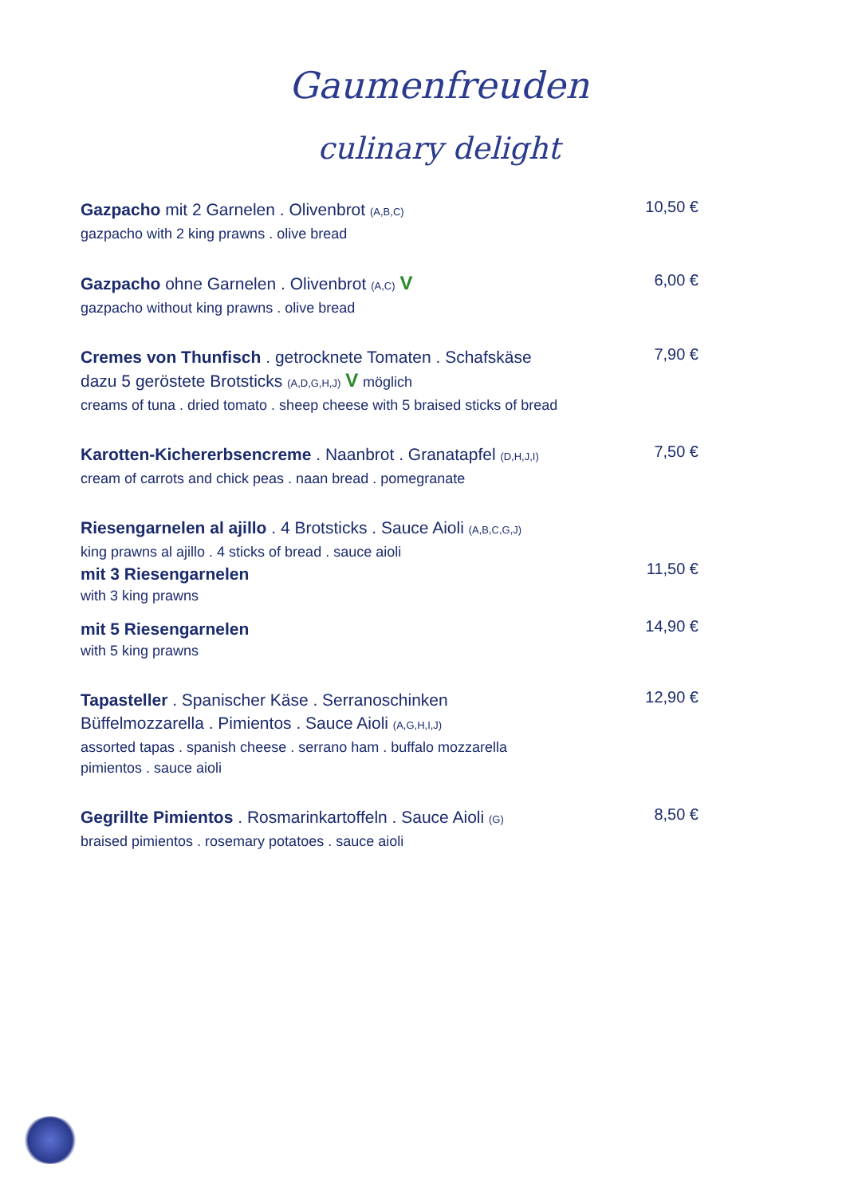Gaumenfreuden
culinary delight
Gazpacho mit 2 Garnelen . Olivenbrot (A,B,C)
gazpacho with 2 king prawns . olive bread
10,50 €
Gazpacho ohne Garnelen . Olivenbrot (A,C) V
gazpacho without king prawns . olive bread
6,00 €
Cremes von Thunfisch . getrocknete Tomaten . Schafskäse
dazu 5 geröstete Brotsticks (A,D,G,H,J) V möglich
creams of tuna . dried tomato . sheep cheese with 5 braised sticks of bread
7,90 €
Karotten-Kichererbsencreme . Naanbrot . Granatapfel (D,H,J,I)
cream of carrots and chick peas . naan bread . pomegranate
7,50 €
Riesengarnelen al ajillo . 4 Brotsticks . Sauce Aioli (A,B,C,G,J)
king prawns al ajillo . 4 sticks of bread . sauce aioli
mit 3 Riesengarnelen
with 3 king prawns
11,50 €
mit 5 Riesengarnelen
with 5 king prawns
14,90 €
Tapasteller . Spanischer Käse . Serranoschinken
Büffelmozzarella . Pimientos . Sauce Aioli (A,G,H,I,J)
assorted tapas . spanish cheese . serrano ham . buffalo mozzarella
pimientos . sauce aioli
12,90 €
Gegrillte Pimientos . Rosmarinkartoffeln . Sauce Aioli (G)
braised pimientos . rosemary potatoes . sauce aioli
8,50 €